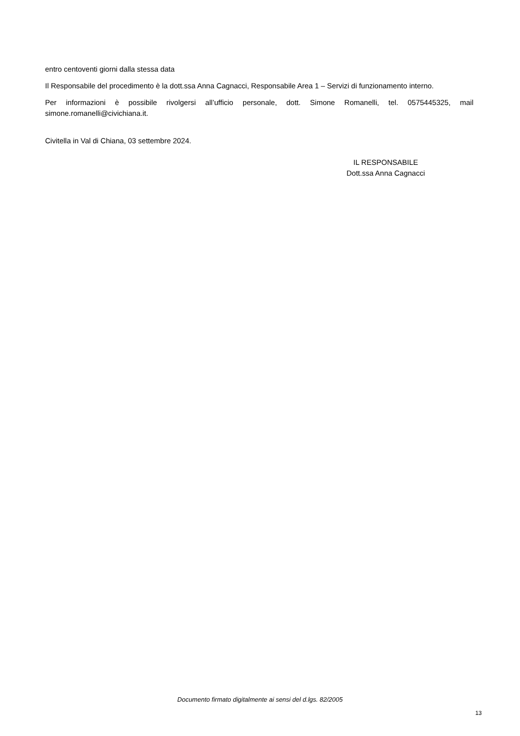entro centoventi giorni dalla stessa data
Il Responsabile del procedimento è la dott.ssa Anna Cagnacci, Responsabile Area 1 – Servizi di funzionamento interno.
Per informazioni è possibile rivolgersi all’ufficio personale, dott. Simone Romanelli, tel. 0575445325, mail simone.romanelli@civichiana.it.
Civitella in Val di Chiana, 03 settembre 2024.
IL RESPONSABILE
Dott.ssa Anna Cagnacci
Documento firmato digitalmente ai sensi del d.lgs. 82/2005
13